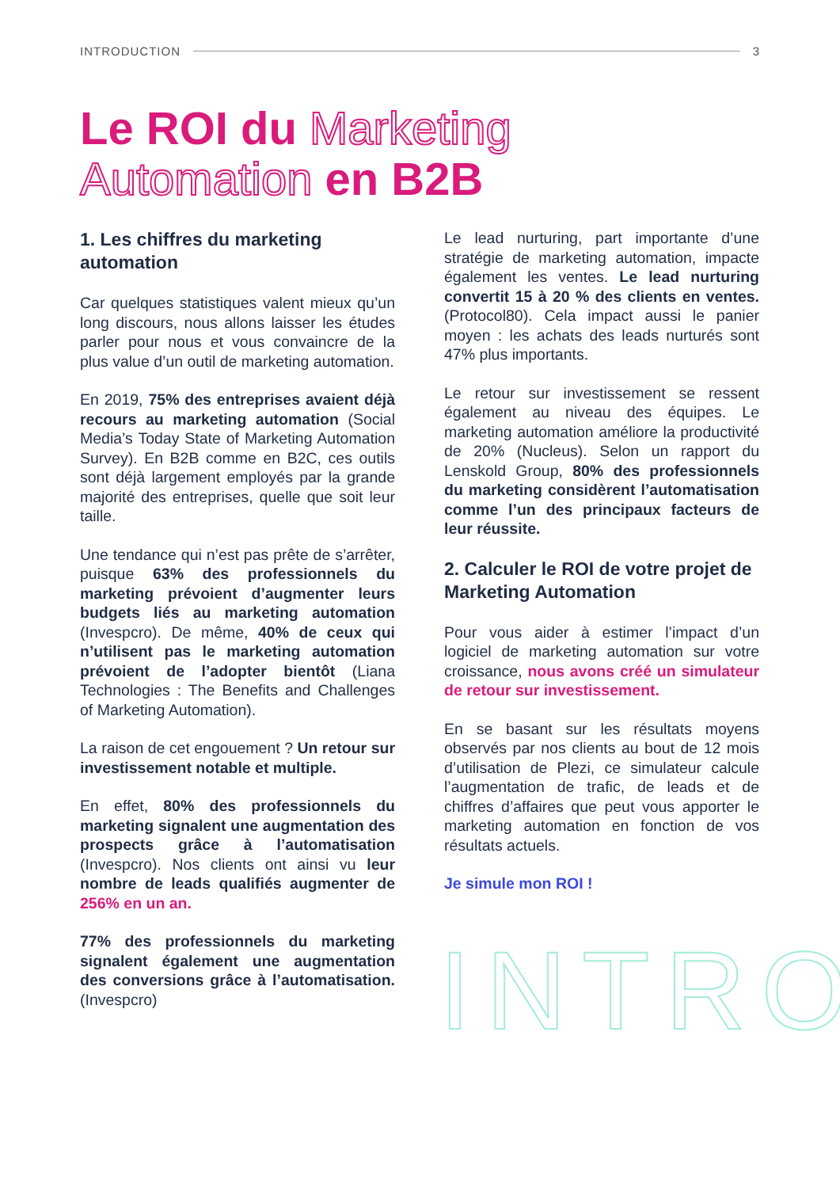INTRODUCTION 3
Le ROI du Marketing
Automation en B2B
1. Les chiffres du marketing automation
Car quelques statistiques valent mieux qu’un long discours, nous allons laisser les études parler pour nous et vous convaincre de la plus value d’un outil de marketing automation.
En 2019, 75% des entreprises avaient déjà recours au marketing automation (Social Media’s Today State of Marketing Automation Survey). En B2B comme en B2C, ces outils sont déjà largement employés par la grande majorité des entreprises, quelle que soit leur taille.
Une tendance qui n’est pas prête de s’arrêter, puisque 63% des professionnels du marketing prévoient d’augmenter leurs budgets liés au marketing automation (Invespcro). De même, 40% de ceux qui n’utilisent pas le marketing automation prévoient de l’adopter bientôt (Liana Technologies : The Benefits and Challenges of Marketing Automation).
La raison de cet engouement ? Un retour sur investissement notable et multiple.
En effet, 80% des professionnels du marketing signalent une augmentation des prospects grâce à l’automatisation (Invespcro). Nos clients ont ainsi vu leur nombre de leads qualifiés augmenter de 256% en un an.
77% des professionnels du marketing signalent également une augmentation des conversions grâce à l’automatisation. (Invespcro)
Le lead nurturing, part importante d’une stratégie de marketing automation, impacte également les ventes. Le lead nurturing convertit 15 à 20 % des clients en ventes. (Protocol80). Cela impact aussi le panier moyen : les achats des leads nurturés sont 47% plus importants.
Le retour sur investissement se ressent également au niveau des équipes. Le marketing automation améliore la productivité de 20% (Nucleus). Selon un rapport du Lenskold Group, 80% des professionnels du marketing considèrent l’automatisation comme l’un des principaux facteurs de leur réussite.
2. Calculer le ROI de votre projet de Marketing Automation
Pour vous aider à estimer l’impact d’un logiciel de marketing automation sur votre croissance, nous avons créé un simulateur de retour sur investissement.
En se basant sur les résultats moyens observés par nos clients au bout de 12 mois d’utilisation de Plezi, ce simulateur calcule l’augmentation de trafic, de leads et de chiffres d’affaires que peut vous apporter le marketing automation en fonction de vos résultats actuels.
Je simule mon ROI !
INTRO